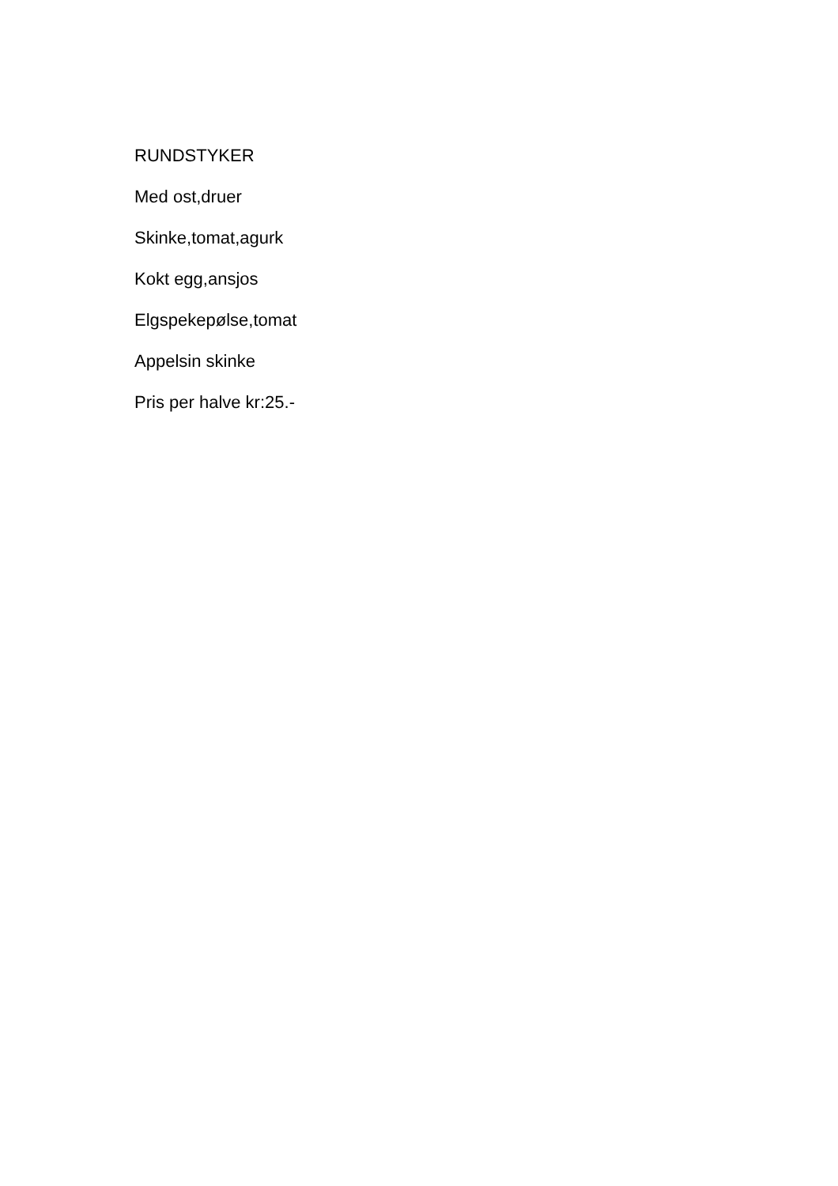RUNDSTYKER
Med ost,druer
Skinke,tomat,agurk
Kokt egg,ansjos
Elgspekepølse,tomat
Appelsin skinke
Pris per halve kr:25.-